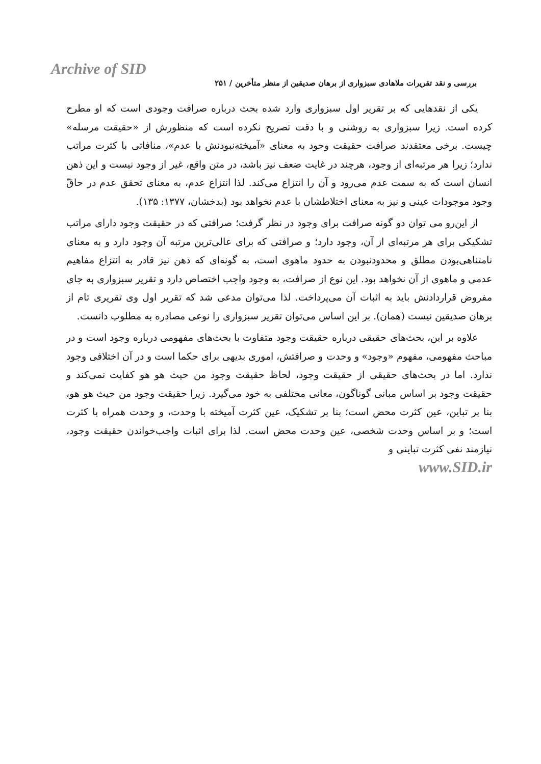Archive of SID
بررسی و نقد تقریرات ملاهادی سبزواری از برهان صدیقین از منظر متأخرین / ۲۵۱
یکی از نقدهایی که بر تقریر اول سبزواری وارد شده بحث درباره صرافت وجودی است که او مطرح کرده است. زیرا سبزواری به روشنی و با دقت تصریح نکرده است که منظورش از «حقیقت مرسله» چیست. برخی معتقدند صرافت حقیقت وجود به معنای «آمیخته‌نبودنش با عدم»، منافاتی با کثرت مراتب ندارد؛ زیرا هر مرتبه‌ای از وجود، هرچند در غایت ضعف نیز باشد، در متن واقع، غیر از وجود نیست و این ذهن انسان است که به سمت عدم می‌رود و آن را انتزاع می‌کند. لذا انتزاع عدم، به معنای تحقق عدم در حاقّ وجود موجودات عینی و نیز به معنای اختلاطشان با عدم نخواهد بود (بدخشان، ۱۳۷۷: ۱۳۵).
از این‌رو می توان دو گونه صرافت برای وجود در نظر گرفت؛ صرافتی که در حقیقت وجود دارای مراتب تشکیکی برای هر مرتبه‌ای از آن، وجود دارد؛ و صرافتی که برای عالی‌ترین مرتبه آن وجود دارد و به معنای نامتناهی‌بودن مطلق و محدودنبودن به حدود ماهوی است، به گونه‌ای که ذهن نیز قادر به انتزاع مفاهیم عدمی و ماهوی از آن نخواهد بود. این نوع از صرافت، به وجود واجب اختصاص دارد و تقریر سبزواری به جای مفروض قراردادنش باید به اثبات آن می‌پرداخت. لذا می‌توان مدعی شد که تقریر اول وی تقریری تام از برهان صدیقین نیست (همان). بر این اساس می‌توان تقریر سبزواری را نوعی مصادره به مطلوب دانست.
علاوه بر این، بحث‌های حقیقی درباره حقیقت وجود متفاوت با بحث‌های مفهومی درباره وجود است و در مباحث مفهومی، مفهوم «وجود» و وحدت و صرافتش، اموری بدیهی برای حکما است و در آن اختلافی وجود ندارد. اما در بحث‌های حقیقی از حقیقت وجود، لحاظ حقیقت وجود من حیث هو هو کفایت نمی‌کند و حقیقت وجود بر اساس مبانی گوناگون، معانی مختلفی به خود می‌گیرد. زیرا حقیقت وجود من حیث هو هو، بنا بر تباین، عین کثرت محض است؛ بنا بر تشکیک، عین کثرت آمیخته با وحدت، و وحدت همراه با کثرت است؛ و بر اساس وحدت شخصی، عین وحدت محض است. لذا برای اثبات واجب‌خواندن حقیقت وجود، نیازمند نفی کثرت تباینی و
www.SID.ir